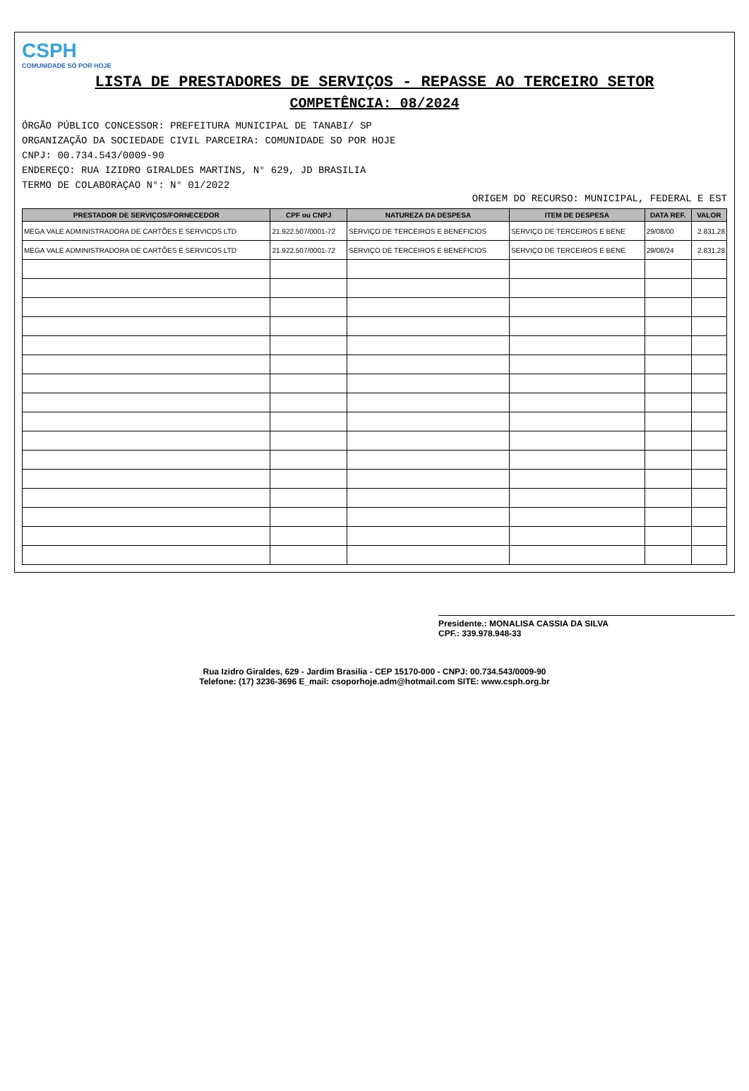CSPH
COMUNIDADE SÓ POR HOJE
LISTA DE PRESTADORES DE SERVIÇOS - REPASSE AO TERCEIRO SETOR
COMPETÊNCIA: 08/2024
ÓRGÃO PÚBLICO CONCESSOR: PREFEITURA MUNICIPAL DE TANABI/ SP
ORGANIZAÇÃO DA SOCIEDADE CIVIL PARCEIRA: COMUNIDADE SO POR HOJE
CNPJ: 00.734.543/0009-90
ENDEREÇO: RUA IZIDRO GIRALDES MARTINS, N° 629, JD BRASILIA
TERMO DE COLABORAÇAO N°: N° 01/2022
ORIGEM DO RECURSO: MUNICIPAL, FEDERAL E EST
| PRESTADOR DE SERVIÇOS/FORNECEDOR | CPF ou CNPJ | NATUREZA DA DESPESA | ITEM DE DESPESA | DATA REF. | VALOR |
| --- | --- | --- | --- | --- | --- |
| MEGA VALE ADMINISTRADORA DE CARTÕES E SERVICOS LTD | 21.922.507/0001-72 | SERVIÇO DE TERCEIROS E BENEFICIOS | SERVIÇO DE TERCEIROS E BENE | 29/08/00 | 2.831,28 |
| MEGA VALE ADMINISTRADORA DE CARTÕES E SERVICOS LTD | 21.922.507/0001-72 | SERVIÇO DE TERCEIROS E BENEFICIOS | SERVIÇO DE TERCEIROS E BENE | 29/08/24 | 2.831,28 |
Presidente.: MONALISA CASSIA DA SILVA
CPF.: 339.978.948-33
Rua Izidro Giraldes, 629 - Jardim Brasilia - CEP 15170-000 - CNPJ: 00.734.543/0009-90
Telefone: (17) 3236-3696 E_mail: csoporhoje.adm@hotmail.com SITE: www.csph.org.br